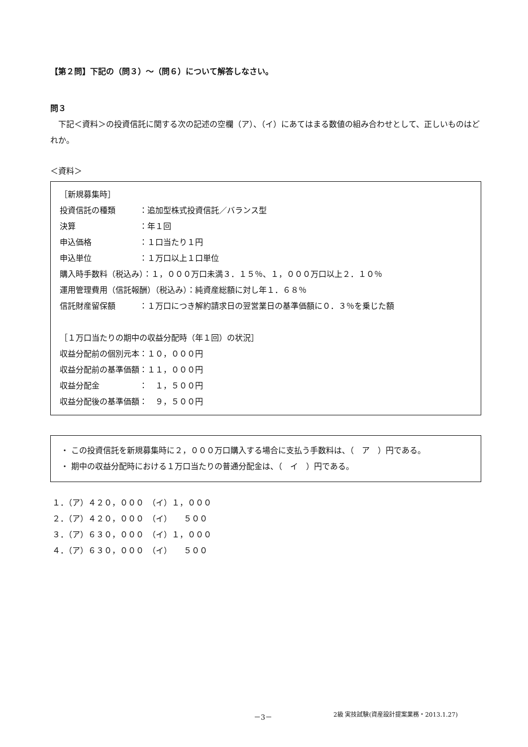【第２問】下記の（問３）～（問６）について解答しなさい。
問３
　下記＜資料＞の投資信託に関する次の記述の空欄（ア）、（イ）にあてはまる数値の組み合わせとして、正しいものはどれか。
＜資料＞
［新規募集時］
投資信託の種類　　　：追加型株式投資信託／バランス型
決算　　　　　　　　：年１回
申込価格　　　　　　：１口当たり１円
申込単位　　　　　　：１万口以上１口単位
購入時手数料（税込み）：１，０００万口未満３．１５％、１，０００万口以上２．１０％
運用管理費用（信託報酬）（税込み）：純資産総額に対し年１．６８％
信託財産留保額　　　：１万口につき解約請求日の翌営業日の基準価額に０．３％を乗じた額
［１万口当たりの期中の収益分配時（年１回）の状況］
収益分配前の個別元本：１０，０００円
収益分配前の基準価額：１１，０００円
収益分配金　　　　　：　１，５００円
収益分配後の基準価額：　９，５００円
・ この投資信託を新規募集時に２，０００万口購入する場合に支払う手数料は、（　ア　）円である。
・ 期中の収益分配時における１万口当たりの普通分配金は、（　イ　）円である。
１．（ア）４２０，０００　（イ）１，０００ ２．（ア）４２０，０００　（イ）　　５００ ３．（ア）６３０，０００　（イ）１，０００ ４．（ア）６３０，０００　（イ）　　５００
－3－ 2級 実技試験(資産設計提案業務・2013.1.27)